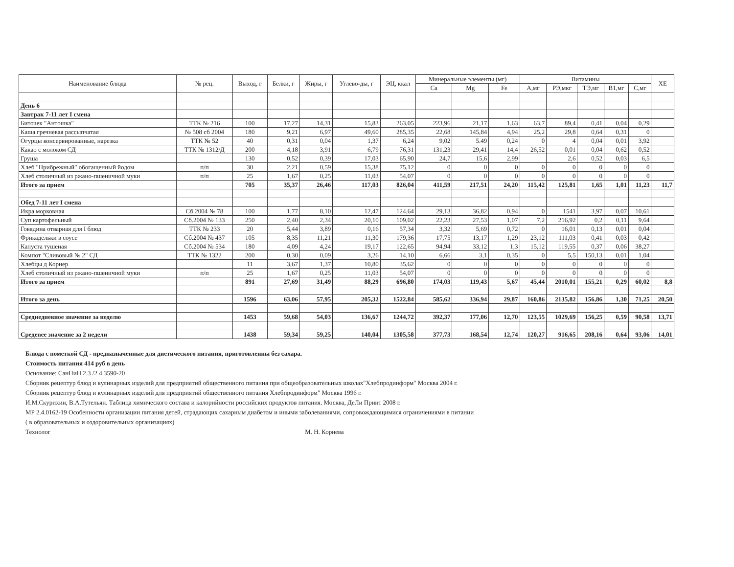| Наименование блюда | № рец. | Выход, г | Белки, г | Жиры, г | Углево-ды, г | ЭЦ, ккал | Минеральные элементы (мг) | | | Витамины | | | | | ХЕ |
| --- | --- | --- | --- | --- | --- | --- | --- | --- | --- | --- | --- | --- | --- | --- | --- |
| | | | | | | | Ca | Mg | Fe | А,мг | РЭ,мкг | ТЭ,мг | В1,мг | С,мг | |
| День 6 | | | | | | | | | | | | | | | |
| Завтрак 7-11 лет I смена | | | | | | | | | | | | | | | |
| Биточек "Антошка" | ТТК № 216 | 100 | 17,27 | 14,31 | 15,83 | 263,05 | 223,96 | 21,17 | 1,63 | 63,7 | 89,4 | 0,41 | 0,04 | 0,29 | |
| Каша гречневая рассыпчатая | № 508 сб 2004 | 180 | 9,21 | 6,97 | 49,60 | 285,35 | 22,68 | 145,84 | 4,94 | 25,2 | 29,8 | 0,64 | 0,31 | 0 | |
| Огурцы консервированные, нарезка | ТТК № 52 | 40 | 0,31 | 0,04 | 1,37 | 6,24 | 9,02 | 5.49 | 0,24 | 0 | 4 | 0,04 | 0,01 | 3,92 | |
| Какао с молоком СД | ТТК № 1312/Д | 200 | 4,18 | 3,91 | 6,79 | 76,31 | 131,23 | 29,41 | 14,4 | 26,52 | 0,01 | 0,04 | 0,62 | 0,52 | |
| Груша | | 130 | 0,52 | 0,39 | 17,03 | 65,90 | 24,7 | 15,6 | 2,99 | | 2,6 | 0,52 | 0,03 | 6,5 | |
| Хлеб "Прибрежный" обогащенный йодом | п/п | 30 | 2,21 | 0,59 | 15,38 | 75,12 | 0 | 0 | 0 | 0 | 0 | 0 | 0 | 0 | |
| Хлеб столичный из ржано-пшеничной муки | п/п | 25 | 1,67 | 0,25 | 11,03 | 54,07 | 0 | 0 | 0 | 0 | 0 | 0 | 0 | 0 | |
| Итого за прием | | 705 | 35,37 | 26,46 | 117,03 | 826,04 | 411,59 | 217,51 | 24,20 | 115,42 | 125,81 | 1,65 | 1,01 | 11,23 | 11,7 |
| Обед 7-11 лет I смена | | | | | | | | | | | | | | | |
| Икра морковная | Сб.2004 № 78 | 100 | 1,77 | 8,10 | 12,47 | 124,64 | 29,13 | 36,82 | 0,94 | 0 | 1541 | 3,97 | 0,07 | 10,61 | |
| Суп картофельный | Сб.2004 № 133 | 250 | 2,40 | 2,34 | 20,10 | 109,02 | 22,23 | 27,53 | 1,07 | 7,2 | 216,92 | 0,2 | 0,11 | 9,64 | |
| Говядина отварная для I блюд | ТТК № 233 | 20 | 5,44 | 3,89 | 0,16 | 57,34 | 3,32 | 5,69 | 0,72 | 0 | 16,01 | 0,13 | 0,01 | 0,04 | |
| Фрикадельки в соусе | Сб.2004 № 437 | 105 | 8,35 | 11,21 | 11,30 | 179,36 | 17,75 | 13,17 | 1,29 | 23,12 | 111,03 | 0,41 | 0,03 | 0,42 | |
| Капуста тушеная | Сб.2004 № 534 | 180 | 4,09 | 4,24 | 19,17 | 122,65 | 94,94 | 33,12 | 1,3 | 15,12 | 119,55 | 0,37 | 0,06 | 38,27 | |
| Компот "Сливовый № 2" СД | ТТК № 1322 | 200 | 0,30 | 0,09 | 3,26 | 14,10 | 6,66 | 3,1 | 0,35 | 0 | 5,5 | 150,13 | 0,01 | 1,04 | |
| Хлебцы д Корнер | | 11 | 3,67 | 1,37 | 10,80 | 35,62 | 0 | 0 | 0 | 0 | 0 | 0 | 0 | 0 | |
| Хлеб столичный из ржано-пшеничной муки | п/п | 25 | 1,67 | 0,25 | 11,03 | 54,07 | 0 | 0 | 0 | 0 | 0 | 0 | 0 | 0 | |
| Итого за прием | | 891 | 27,69 | 31,49 | 88,29 | 696,80 | 174,03 | 119,43 | 5,67 | 45,44 | 2010,01 | 155,21 | 0,29 | 60,02 | 8,8 |
| Итого за день | | 1596 | 63,06 | 57,95 | 205,32 | 1522,84 | 585,62 | 336,94 | 29,87 | 160,86 | 2135,82 | 156,86 | 1,30 | 71,25 | 20,50 |
| Среднедневное значение за неделю | | 1453 | 59,68 | 54,03 | 136,67 | 1244,72 | 392,37 | 177,06 | 12,70 | 123,55 | 1029,69 | 156,25 | 0,59 | 90,58 | 13,71 |
| Средenее значение за 2 недели | | 1438 | 59,34 | 59,25 | 140,04 | 1305,58 | 377,73 | 168,54 | 12,74 | 120,27 | 916,65 | 208,16 | 0,64 | 93,06 | 14,01 |
Блюда с пометкой СД - предназначенные для диетического питания, приготовленны без сахара.
Стоимость питания 414 руб в день
Основание: СанПиН 2.3 /2.4.3590-20
Сборник рецептур блюд и кулинарных изделий для предприятий общественного питания при общеобразовательных школах"Хлебпродинформ" Москва 2004 г.
Сборник рецептур блюд и кулинарных изделий для предприятий общественного питания Хлебпродинформ" Москва 1996 г.
И.М.Скурихин, В.А.Тутельян. Таблица химического состава и калорийности российских продуктов питания. Москва, ДеЛи Принт 2008 г.
МР 2.4.0162-19 Особенности организации питания детей, страдающих сахарным диабетом и иными заболеваниями, сопровождающимися ограничениями в питании
( в образовательных и оздоровительных организациях)
Технолог М. Н. Корнева